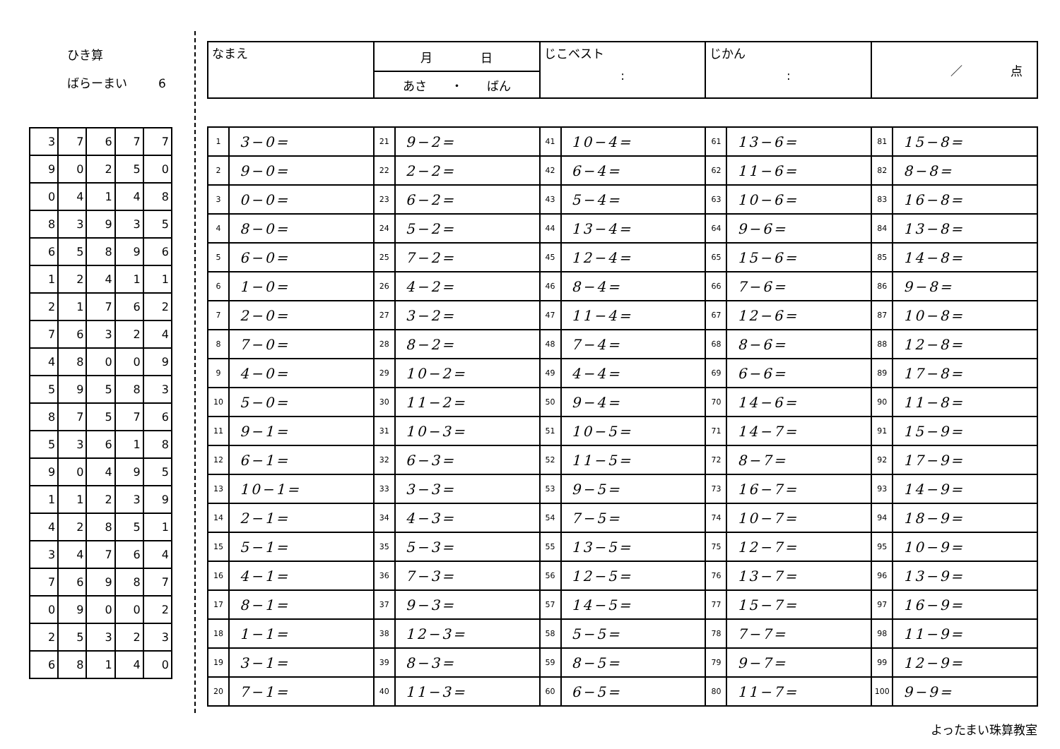ひき算
ばらーまい 6
| 3 | 7 | 6 | 7 | 7 |
| 9 | 0 | 2 | 5 | 0 |
| 0 | 4 | 1 | 4 | 8 |
| 8 | 3 | 9 | 3 | 5 |
| 6 | 5 | 8 | 9 | 6 |
| 1 | 2 | 4 | 1 | 1 |
| 2 | 1 | 7 | 6 | 2 |
| 7 | 6 | 3 | 2 | 4 |
| 4 | 8 | 0 | 0 | 9 |
| 5 | 9 | 5 | 8 | 3 |
| 8 | 7 | 5 | 7 | 6 |
| 5 | 3 | 6 | 1 | 8 |
| 9 | 0 | 4 | 9 | 5 |
| 1 | 1 | 2 | 3 | 9 |
| 4 | 2 | 8 | 5 | 1 |
| 3 | 4 | 7 | 6 | 4 |
| 7 | 6 | 9 | 8 | 7 |
| 0 | 9 | 0 | 0 | 2 |
| 2 | 5 | 3 | 2 | 3 |
| 6 | 8 | 1 | 4 | 0 |
| なまえ | 月 日 | じこベスト : | じかん : | ／ 点 |
| | あさ ・ ばん | | | |
| 1 | 3−0= | 21 | 9−2= | 41 | 10−4= | 61 | 13−6= | 81 | 15−8= |
| 2 | 9−0= | 22 | 2−2= | 42 | 6−4= | 62 | 11−6= | 82 | 8−8= |
| 3 | 0−0= | 23 | 6−2= | 43 | 5−4= | 63 | 10−6= | 83 | 16−8= |
| 4 | 8−0= | 24 | 5−2= | 44 | 13−4= | 64 | 9−6= | 84 | 13−8= |
| 5 | 6−0= | 25 | 7−2= | 45 | 12−4= | 65 | 15−6= | 85 | 14−8= |
| 6 | 1−0= | 26 | 4−2= | 46 | 8−4= | 66 | 7−6= | 86 | 9−8= |
| 7 | 2−0= | 27 | 3−2= | 47 | 11−4= | 67 | 12−6= | 87 | 10−8= |
| 8 | 7−0= | 28 | 8−2= | 48 | 7−4= | 68 | 8−6= | 88 | 12−8= |
| 9 | 4−0= | 29 | 10−2= | 49 | 4−4= | 69 | 6−6= | 89 | 17−8= |
| 10 | 5−0= | 30 | 11−2= | 50 | 9−4= | 70 | 14−6= | 90 | 11−8= |
| 11 | 9−1= | 31 | 10−3= | 51 | 10−5= | 71 | 14−7= | 91 | 15−9= |
| 12 | 6−1= | 32 | 6−3= | 52 | 11−5= | 72 | 8−7= | 92 | 17−9= |
| 13 | 10−1= | 33 | 3−3= | 53 | 9−5= | 73 | 16−7= | 93 | 14−9= |
| 14 | 2−1= | 34 | 4−3= | 54 | 7−5= | 74 | 10−7= | 94 | 18−9= |
| 15 | 5−1= | 35 | 5−3= | 55 | 13−5= | 75 | 12−7= | 95 | 10−9= |
| 16 | 4−1= | 36 | 7−3= | 56 | 12−5= | 76 | 13−7= | 96 | 13−9= |
| 17 | 8−1= | 37 | 9−3= | 57 | 14−5= | 77 | 15−7= | 97 | 16−9= |
| 18 | 1−1= | 38 | 12−3= | 58 | 5−5= | 78 | 7−7= | 98 | 11−9= |
| 19 | 3−1= | 39 | 8−3= | 59 | 8−5= | 79 | 9−7= | 99 | 12−9= |
| 20 | 7−1= | 40 | 11−3= | 60 | 6−5= | 80 | 11−7= | 100 | 9−9= |
よったまい珠算教室